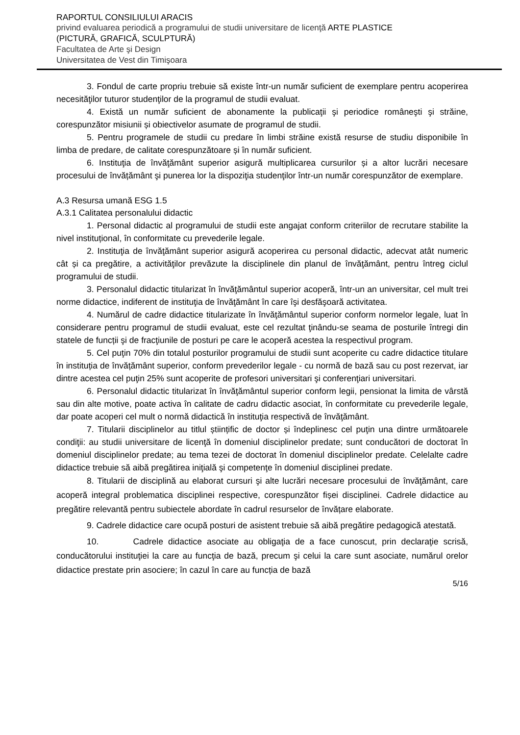RAPORTUL CONSILIULUI ARACIS
privind evaluarea periodică a programului de studii universitare de licenţă ARTE PLASTICE
(PICTURĂ, GRAFICĂ, SCULPTURĂ)
Facultatea de Arte şi Design
Universitatea de Vest din Timişoara
3. Fondul de carte propriu trebuie să existe într-un număr suficient de exemplare pentru acoperirea necesităţilor tuturor studenţilor de la programul de studii evaluat.
4. Există un număr suficient de abonamente la publicaţii şi periodice româneşti şi străine, corespunzător misiunii și obiectivelor asumate de programul de studii.
5. Pentru programele de studii cu predare în limbi străine există resurse de studiu disponibile în limba de predare, de calitate corespunzătoare și în număr suficient.
6. Instituţia de învăţământ superior asigură multiplicarea cursurilor și a altor lucrări necesare procesului de învățământ şi punerea lor la dispoziţia studenţilor într-un număr corespunzător de exemplare.
A.3 Resursa umană ESG 1.5
A.3.1 Calitatea personalului didactic
1. Personal didactic al programului de studii este angajat conform criteriilor de recrutare stabilite la nivel instituțional, în conformitate cu prevederile legale.
2. Instituţia de învăţământ superior asigură acoperirea cu personal didactic, adecvat atât numeric cât și ca pregătire, a activităţilor prevăzute la disciplinele din planul de învăţământ, pentru întreg ciclul programului de studii.
3. Personalul didactic titularizat în învăţământul superior acoperă, într-un an universitar, cel mult trei norme didactice, indiferent de instituţia de învăţământ în care îşi desfăşoară activitatea.
4. Numărul de cadre didactice titularizate în învăţământul superior conform normelor legale, luat în considerare pentru programul de studii evaluat, este cel rezultat ţinându-se seama de posturile întregi din statele de funcții şi de fracţiunile de posturi pe care le acoperă acestea la respectivul program.
5. Cel puţin 70% din totalul posturilor programului de studii sunt acoperite cu cadre didactice titulare în instituția de învățământ superior, conform prevederilor legale - cu normă de bază sau cu post rezervat, iar dintre acestea cel puţin 25% sunt acoperite de profesori universitari şi conferenţiari universitari.
6. Personalul didactic titularizat în învăţământul superior conform legii, pensionat la limita de vârstă sau din alte motive, poate activa în calitate de cadru didactic asociat, în conformitate cu prevederile legale, dar poate acoperi cel mult o normă didactică în instituţia respectivă de învăţământ.
7. Titularii disciplinelor au titlul științific de doctor și îndeplinesc cel puţin una dintre următoarele condiţii: au studii universitare de licenţă în domeniul disciplinelor predate; sunt conducători de doctorat în domeniul disciplinelor predate; au tema tezei de doctorat în domeniul disciplinelor predate. Celelalte cadre didactice trebuie să aibă pregătirea iniţială şi competenţe în domeniul disciplinei predate.
8. Titularii de disciplină au elaborat cursuri şi alte lucrări necesare procesului de învăţământ, care acoperă integral problematica disciplinei respective, corespunzător fișei disciplinei. Cadrele didactice au pregătire relevantă pentru subiectele abordate în cadrul resurselor de învățare elaborate.
9. Cadrele didactice care ocupă posturi de asistent trebuie să aibă pregătire pedagogică atestată.
10. Cadrele didactice asociate au obligaţia de a face cunoscut, prin declaraţie scrisă, conducătorului instituţiei la care au funcţia de bază, precum şi celui la care sunt asociate, numărul orelor didactice prestate prin asociere; în cazul în care au funcția de bază
5/16